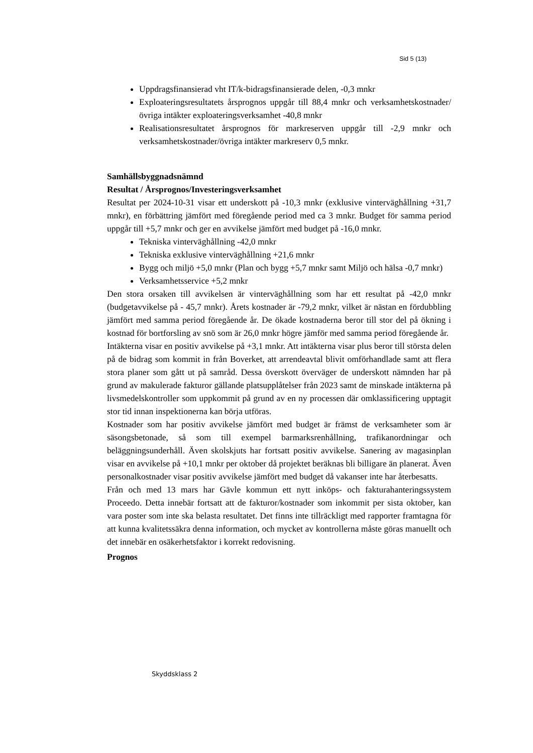Sid 5 (13)
Uppdragsfinansierad vht IT/k-bidragsfinansierade delen, -0,3 mnkr
Exploateringsresultatets årsprognos uppgår till 88,4 mnkr och verksamhetskostnader/övriga intäkter exploateringsverksamhet -40,8 mnkr
Realisationsresultatet årsprognos för markreserven uppgår till -2,9 mnkr och verksamhetskostnader/övriga intäkter markreserv 0,5 mnkr.
Samhällsbyggnadsnämnd
Resultat / Årsprognos/Investeringsverksamhet
Resultat per 2024-10-31 visar ett underskott på -10,3 mnkr (exklusive vinterväghållning +31,7 mnkr), en förbättring jämfört med föregående period med ca 3 mnkr. Budget för samma period uppgår till +5,7 mnkr och ger en avvikelse jämfört med budget på -16,0 mnkr.
Tekniska vinterväghållning -42,0 mnkr
Tekniska exklusive vinterväghållning +21,6 mnkr
Bygg och miljö +5,0 mnkr (Plan och bygg +5,7 mnkr samt Miljö och hälsa -0,7 mnkr)
Verksamhetsservice +5,2 mnkr
Den stora orsaken till avvikelsen är vinterväghållning som har ett resultat på -42,0 mnkr (budgetavvikelse på - 45,7 mnkr). Årets kostnader är -79,2 mnkr, vilket är nästan en fördubbling jämfört med samma period föregående år. De ökade kostnaderna beror till stor del på ökning i kostnad för bortforsling av snö som är 26,0 mnkr högre jämför med samma period föregående år.
Intäkterna visar en positiv avvikelse på +3,1 mnkr. Att intäkterna visar plus beror till största delen på de bidrag som kommit in från Boverket, att arrendeavtal blivit omförhandlade samt att flera stora planer som gått ut på samråd. Dessa överskott överväger de underskott nämnden har på grund av makulerade fakturor gällande platsupplåtelser från 2023 samt de minskade intäkterna på livsmedelskontroller som uppkommit på grund av en ny processen där omklassificering upptagit stor tid innan inspektionerna kan börja utföras.
Kostnader som har positiv avvikelse jämfört med budget är främst de verksamheter som är säsongsbetonade, så som till exempel barmarksrenhållning, trafikanordningar och beläggningsunderhåll. Även skolskjuts har fortsatt positiv avvikelse. Sanering av magasinplan visar en avvikelse på +10,1 mnkr per oktober då projektet beräknas bli billigare än planerat. Även personalkostnader visar positiv avvikelse jämfört med budget då vakanser inte har återbesatts.
Från och med 13 mars har Gävle kommun ett nytt inköps- och fakturahanteringssystem Proceedo. Detta innebär fortsatt att de fakturor/kostnader som inkommit per sista oktober, kan vara poster som inte ska belasta resultatet. Det finns inte tillräckligt med rapporter framtagna för att kunna kvalitetssäkra denna information, och mycket av kontrollerna måste göras manuellt och det innebär en osäkerhetsfaktor i korrekt redovisning.
Prognos
Skyddsklass 2